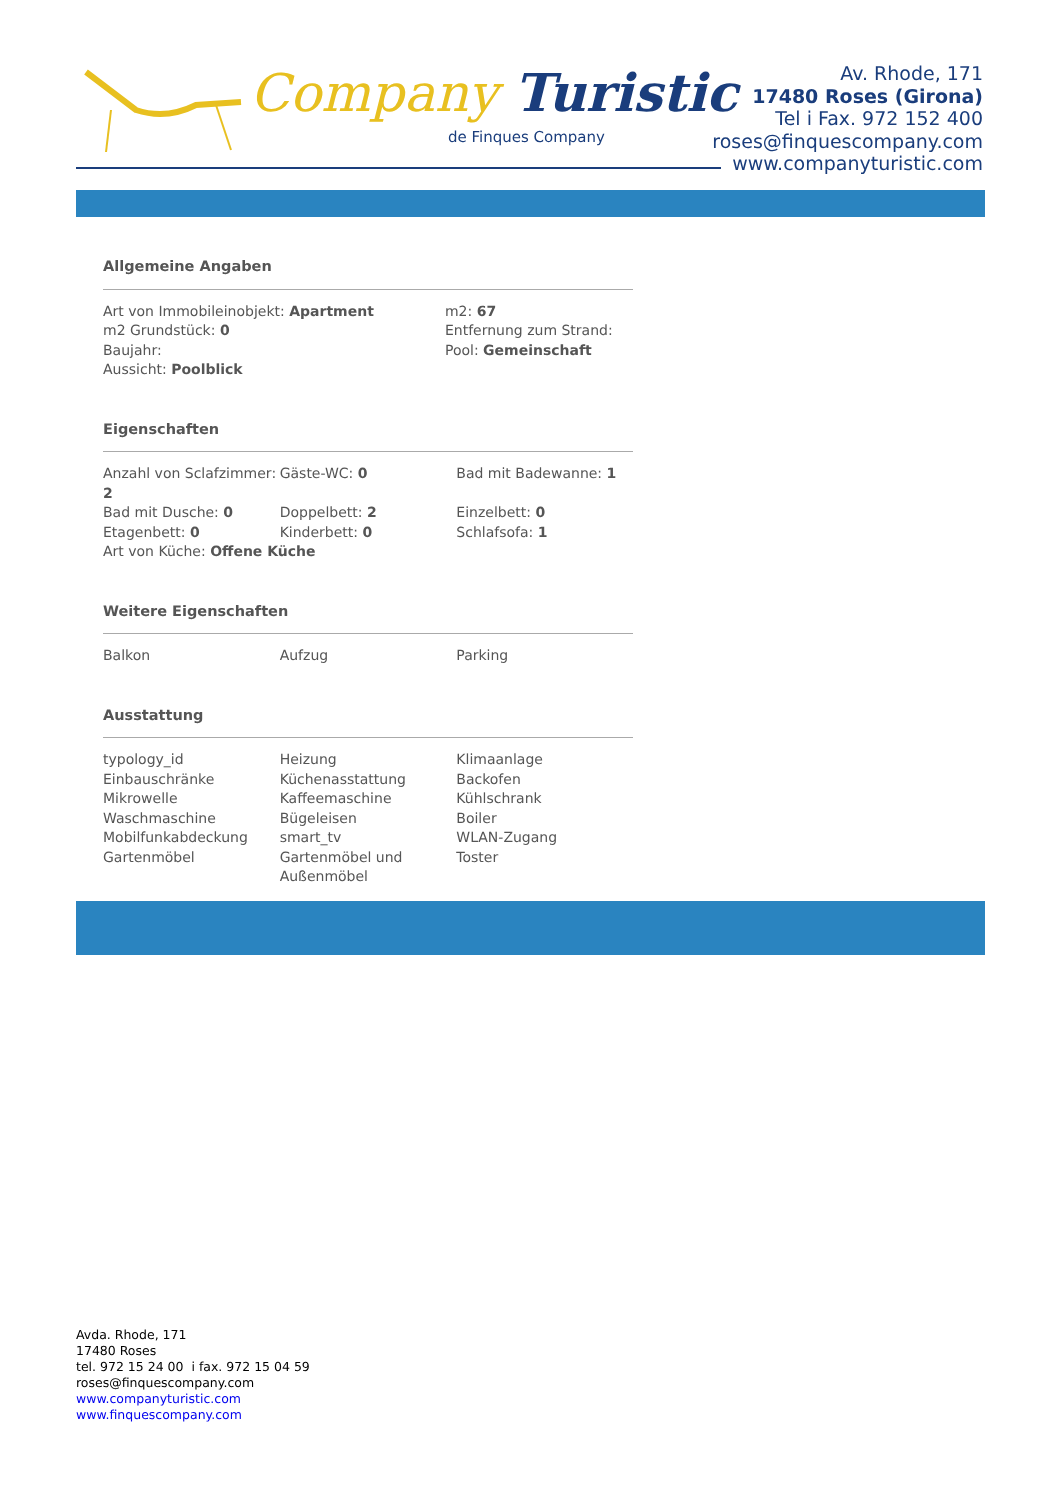Company Turistic
de Finques Company
Av. Rhode, 171
17480 Roses (Girona)
Tel i Fax. 972 152 400
roses@finquescompany.com
www.companyturistic.com
Allgemeine Angaben
| Art von Immobileinobjekt: Apartment | m2: 67 |
| m2 Grundstück: 0 | Entfernung zum Strand: |
| Baujahr: | Pool: Gemeinschaft |
| Aussicht: Poolblick | |
Eigenschaften
| Anzahl von Sclafzimmer: 2 | Gäste-WC: 0 | Bad mit Badewanne: 1 |
| Bad mit Dusche: 0 | Doppelbett: 2 | Einzelbett: 0 |
| Etagenbett: 0 | Kinderbett: 0 | Schlafsofa: 1 |
| Art von Küche: Offene Küche | | |
Weitere Eigenschaften
| Balkon | Aufzug | Parking |
Ausstattung
| typology_id | Heizung | Klimaanlage |
| Einbauschränke | Küchenasstattung | Backofen |
| Mikrowelle | Kaffeemaschine | Kühlschrank |
| Waschmaschine | Bügeleisen | Boiler |
| Mobilfunkabdeckung | smart_tv | WLAN-Zugang |
| Gartenmöbel | Gartenmöbel und Außenmöbel | Toster |
Avda. Rhode, 171
17480 Roses
tel. 972 15 24 00 i fax. 972 15 04 59
roses@finquescompany.com
www.companyturistic.com
www.finquescompany.com